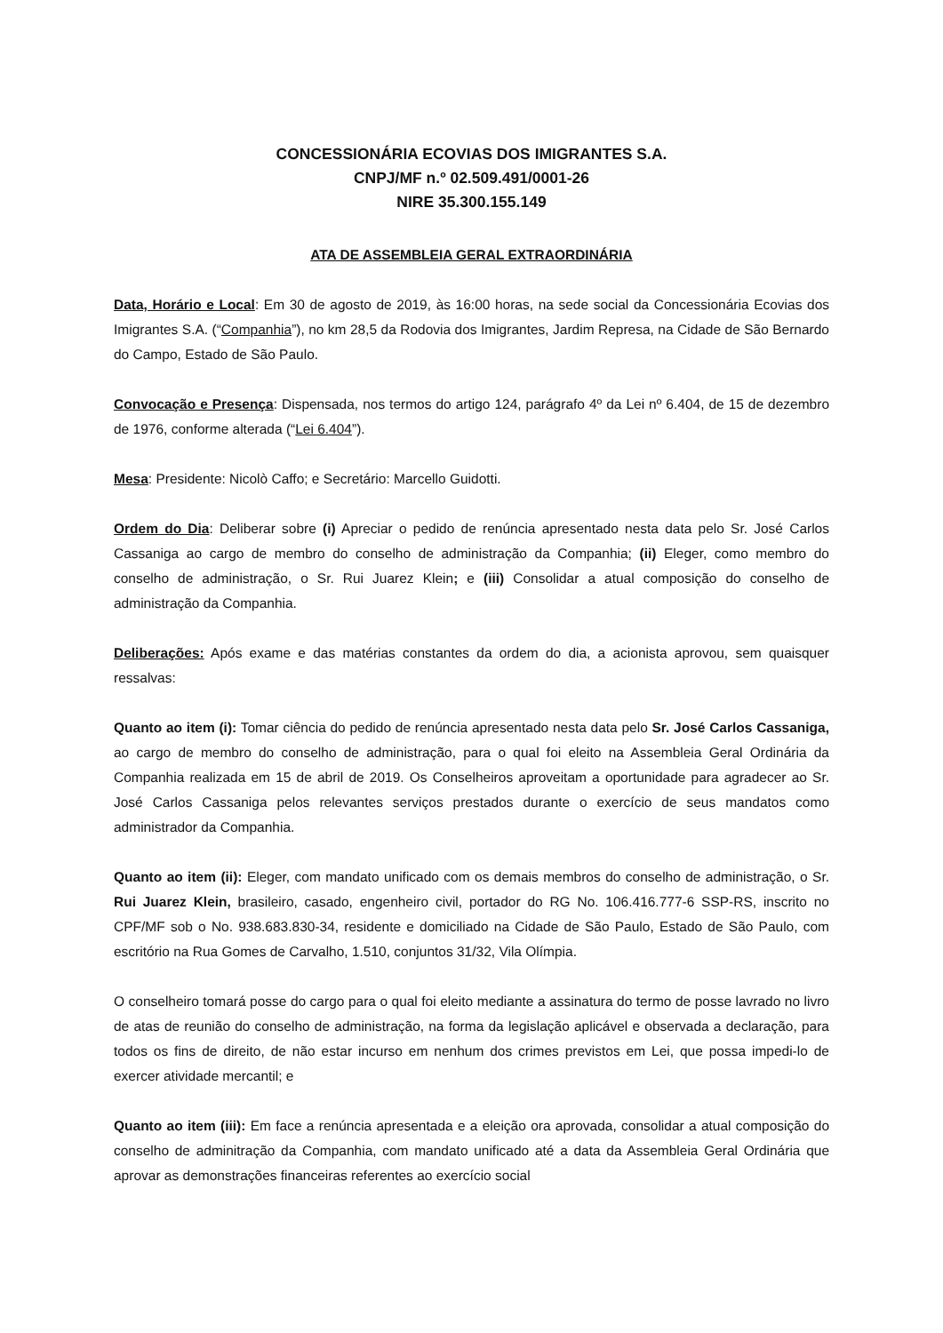CONCESSIONÁRIA ECOVIAS DOS IMIGRANTES S.A.
CNPJ/MF n.º 02.509.491/0001-26
NIRE 35.300.155.149
ATA DE ASSEMBLEIA GERAL EXTRAORDINÁRIA
Data, Horário e Local: Em 30 de agosto de 2019, às 16:00 horas, na sede social da Concessionária Ecovias dos Imigrantes S.A. (“Companhia”), no km 28,5 da Rodovia dos Imigrantes, Jardim Represa, na Cidade de São Bernardo do Campo, Estado de São Paulo.
Convocação e Presença: Dispensada, nos termos do artigo 124, parágrafo 4º da Lei nº 6.404, de 15 de dezembro de 1976, conforme alterada (“Lei 6.404”).
Mesa: Presidente: Nicolò Caffo; e Secretário: Marcello Guidotti.
Ordem do Dia: Deliberar sobre (i) Apreciar o pedido de renúncia apresentado nesta data pelo Sr. José Carlos Cassaniga ao cargo de membro do conselho de administração da Companhia; (ii) Eleger, como membro do conselho de administração, o Sr. Rui Juarez Klein; e (iii) Consolidar a atual composição do conselho de administração da Companhia.
Deliberações: Após exame e das matérias constantes da ordem do dia, a acionista aprovou, sem quaisquer ressalvas:
Quanto ao item (i): Tomar ciência do pedido de renúncia apresentado nesta data pelo Sr. José Carlos Cassaniga, ao cargo de membro do conselho de administração, para o qual foi eleito na Assembleia Geral Ordinária da Companhia realizada em 15 de abril de 2019. Os Conselheiros aproveitam a oportunidade para agradecer ao Sr. José Carlos Cassaniga pelos relevantes serviços prestados durante o exercício de seus mandatos como administrador da Companhia.
Quanto ao item (ii): Eleger, com mandato unificado com os demais membros do conselho de administração, o Sr. Rui Juarez Klein, brasileiro, casado, engenheiro civil, portador do RG No. 106.416.777-6 SSP-RS, inscrito no CPF/MF sob o No. 938.683.830-34, residente e domiciliado na Cidade de São Paulo, Estado de São Paulo, com escritório na Rua Gomes de Carvalho, 1.510, conjuntos 31/32, Vila Olímpia.
O conselheiro tomará posse do cargo para o qual foi eleito mediante a assinatura do termo de posse lavrado no livro de atas de reunião do conselho de administração, na forma da legislação aplicável e observada a declaração, para todos os fins de direito, de não estar incurso em nenhum dos crimes previstos em Lei, que possa impedi-lo de exercer atividade mercantil; e
Quanto ao item (iii): Em face a renúncia apresentada e a eleição ora aprovada, consolidar a atual composição do conselho de adminitração da Companhia, com mandato unificado até a data da Assembleia Geral Ordinária que aprovar as demonstrações financeiras referentes ao exercício social